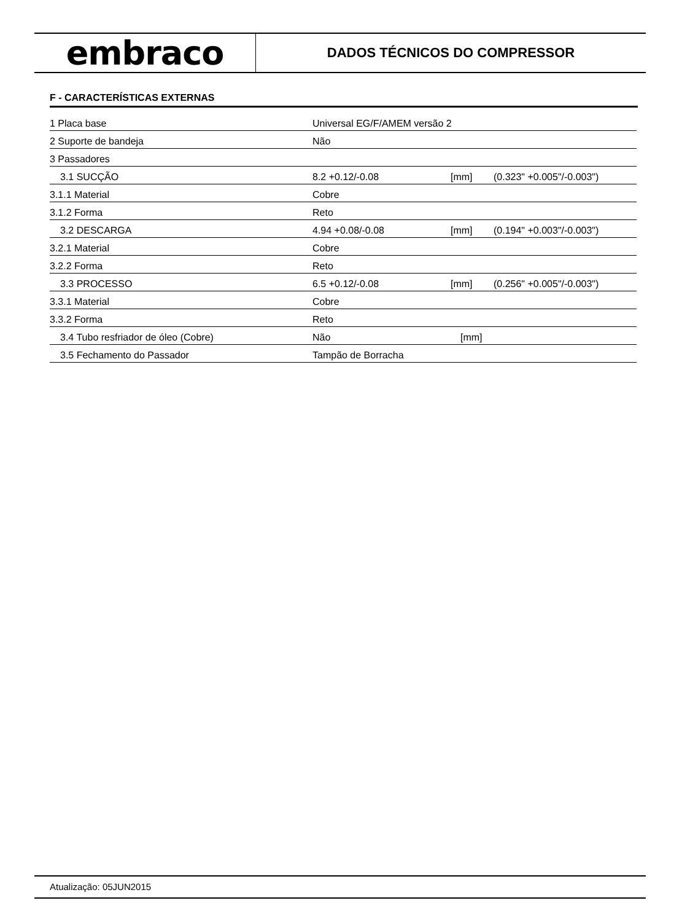embraco
DADOS TÉCNICOS DO COMPRESSOR
F - CARACTERÍSTICAS EXTERNAS
| 1 Placa base | Universal EG/F/AMEM versão 2 | | |
| 2 Suporte de bandeja | Não | | |
| 3 Passadores | | | |
| 3.1 SUCÇÃO | 8.2 +0.12/-0.08 | [mm] | (0.323" +0.005"/-0.003") |
| 3.1.1 Material | Cobre | | |
| 3.1.2 Forma | Reto | | |
| 3.2 DESCARGA | 4.94 +0.08/-0.08 | [mm] | (0.194" +0.003"/-0.003") |
| 3.2.1 Material | Cobre | | |
| 3.2.2 Forma | Reto | | |
| 3.3 PROCESSO | 6.5 +0.12/-0.08 | [mm] | (0.256" +0.005"/-0.003") |
| 3.3.1 Material | Cobre | | |
| 3.3.2 Forma | Reto | | |
| 3.4 Tubo resfriador de óleo (Cobre) | Não | [mm] | |
| 3.5 Fechamento do Passador | Tampão de Borracha | | |
Atualização: 05JUN2015